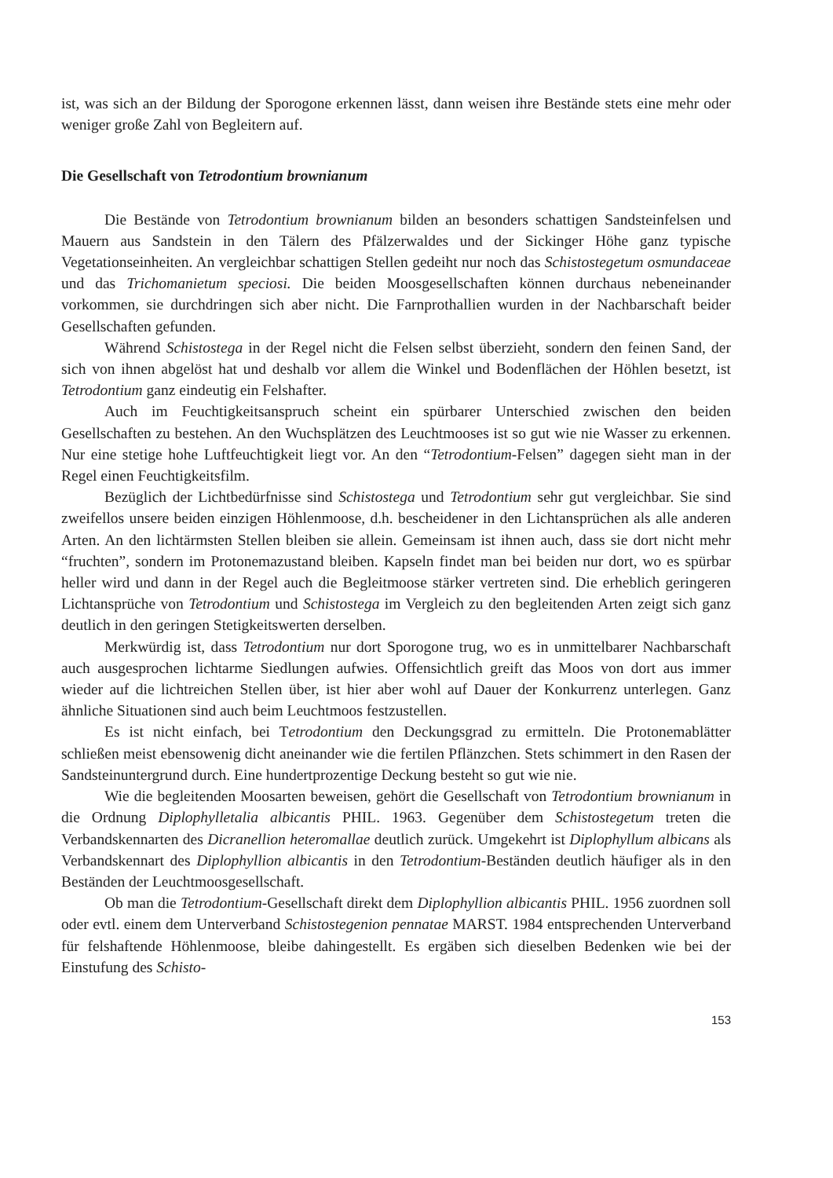ist, was sich an der Bildung der Sporogone erkennen lässt, dann weisen ihre Bestände stets eine mehr oder weniger große Zahl von Begleitern auf.
Die Gesellschaft von Tetrodontium brownianum
Die Bestände von Tetrodontium brownianum bilden an besonders schattigen Sandsteinfelsen und Mauern aus Sandstein in den Tälern des Pfälzerwaldes und der Sickinger Höhe ganz typische Vegetationseinheiten. An vergleichbar schattigen Stellen gedeiht nur noch das Schistostegetum osmundaceae und das Trichomanietum speciosi. Die beiden Moosgesellschaften können durchaus nebeneinander vorkommen, sie durchdringen sich aber nicht. Die Farnprothallien wurden in der Nachbarschaft beider Gesellschaften gefunden.
Während Schistostega in der Regel nicht die Felsen selbst überzieht, sondern den feinen Sand, der sich von ihnen abgelöst hat und deshalb vor allem die Winkel und Bodenflächen der Höhlen besetzt, ist Tetrodontium ganz eindeutig ein Felshafter.
Auch im Feuchtigkeitsanspruch scheint ein spürbarer Unterschied zwischen den beiden Gesellschaften zu bestehen. An den Wuchsplätzen des Leuchtmooses ist so gut wie nie Wasser zu erkennen. Nur eine stetige hohe Luftfeuchtigkeit liegt vor. An den “Tetrodontium-Felsen” dagegen sieht man in der Regel einen Feuchtigkeitsfilm.
Bezüglich der Lichtbedürfnisse sind Schistostega und Tetrodontium sehr gut vergleichbar. Sie sind zweifellos unsere beiden einzigen Höhlenmoose, d.h. bescheidener in den Lichtansprüchen als alle anderen Arten. An den lichtärmsten Stellen bleiben sie allein. Gemeinsam ist ihnen auch, dass sie dort nicht mehr “fruchten”, sondern im Protonemazustand bleiben. Kapseln findet man bei beiden nur dort, wo es spürbar heller wird und dann in der Regel auch die Begleitmoose stärker vertreten sind. Die erheblich geringeren Lichtansprüche von Tetrodontium und Schistostega im Vergleich zu den begleitenden Arten zeigt sich ganz deutlich in den geringen Stetigkeitswerten derselben.
Merkwürdig ist, dass Tetrodontium nur dort Sporogone trug, wo es in unmittelbarer Nachbarschaft auch ausgesprochen lichtarme Siedlungen aufwies. Offensichtlich greift das Moos von dort aus immer wieder auf die lichtreichen Stellen über, ist hier aber wohl auf Dauer der Konkurrenz unterlegen. Ganz ähnliche Situationen sind auch beim Leuchtmoos festzustellen.
Es ist nicht einfach, bei Tetrodontium den Deckungsgrad zu ermitteln. Die Protonemablätter schließen meist ebensowenig dicht aneinander wie die fertilen Pflänzchen. Stets schimmert in den Rasen der Sandsteinuntergrund durch. Eine hundertprozentige Deckung besteht so gut wie nie.
Wie die begleitenden Moosarten beweisen, gehört die Gesellschaft von Tetrodontium brownianum in die Ordnung Diplophylletalia albicantis PHIL. 1963. Gegenüber dem Schistostegetum treten die Verbandskennarten des Dicranellion heteromallae deutlich zurück. Umgekehrt ist Diplophyllum albicans als Verbandskennart des Diplophyllion albicantis in den Tetrodontium-Beständen deutlich häufiger als in den Beständen der Leuchtmoosgesellschaft.
Ob man die Tetrodontium-Gesellschaft direkt dem Diplophyllion albicantis PHIL. 1956 zuordnen soll oder evtl. einem dem Unterverband Schistostegenion pennatae MARST. 1984 entsprechenden Unterverband für felshaftende Höhlenmoose, bleibe dahingestellt. Es ergäben sich dieselben Bedenken wie bei der Einstufung des Schisto-
153